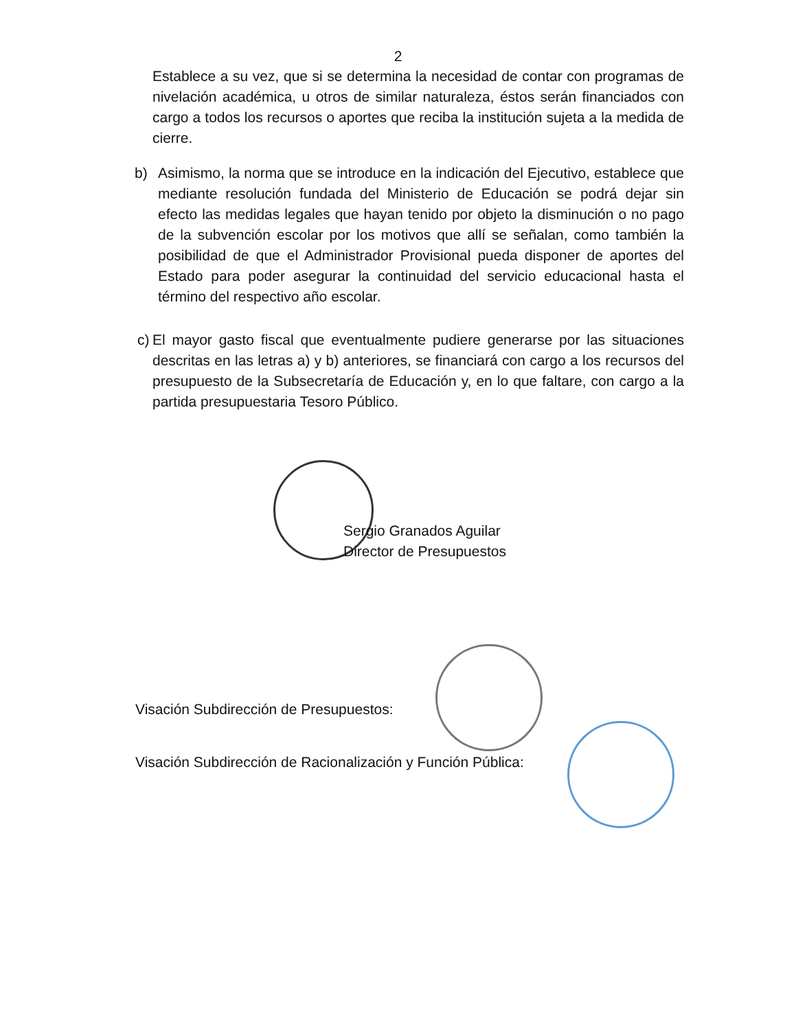2
Establece a su vez, que si se determina la necesidad de contar con programas de nivelación académica, u otros de similar naturaleza, éstos serán financiados con cargo a todos los recursos o aportes que reciba la institución sujeta a la medida de cierre.
b) Asimismo, la norma que se introduce en la indicación del Ejecutivo, establece que mediante resolución fundada del Ministerio de Educación se podrá dejar sin efecto las medidas legales que hayan tenido por objeto la disminución o no pago de la subvención escolar por los motivos que allí se señalan, como también la posibilidad de que el Administrador Provisional pueda disponer de aportes del Estado para poder asegurar la continuidad del servicio educacional hasta el término del respectivo año escolar.
c) El mayor gasto fiscal que eventualmente pudiere generarse por las situaciones descritas en las letras a) y b) anteriores, se financiará con cargo a los recursos del presupuesto de la Subsecretaría de Educación y, en lo que faltare, con cargo a la partida presupuestaria Tesoro Público.
Sergio Granados Aguilar
Director de Presupuestos
Visación Subdirección de Presupuestos:
Visación Subdirección de Racionalización y Función Pública: